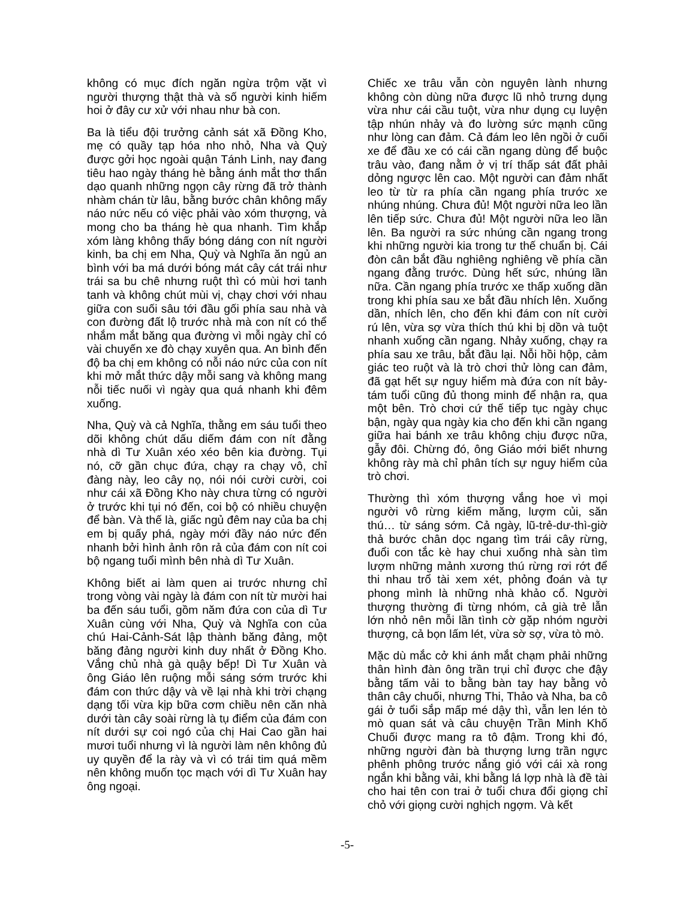không có mục đích ngăn ngừa trộm vặt vì người thượng thật thà và số người kinh hiếm hoi ở đây cư xử với nhau như bà con.
Ba là tiểu đội trưởng cảnh sát xã Đồng Kho, mẹ có quầy tạp hóa nho nhỏ, Nha và Quỳ được gởi học ngoài quận Tánh Linh, nay đang tiêu hao ngày tháng hè bằng ánh mắt thơ thẩn dạo quanh những ngọn cây rừng đã trở thành nhàm chán từ lâu, bằng bước chân không mấy náo nức nếu có việc phải vào xóm thượng, và mong cho ba tháng hè qua nhanh. Tìm khắp xóm làng không thấy bóng dáng con nít người kinh, ba chị em Nha, Quỳ và Nghĩa ăn ngủ an bình với ba má dưới bóng mát cây cát trái như trái sa bu chê nhưng ruột thì có mùi hơi tanh tanh và không chút mùi vị, chạy chơi với nhau giữa con suối sâu tới đầu gối phía sau nhà và con đường đất lộ trước nhà mà con nít có thể nhắm mắt băng qua đường vì mỗi ngày chỉ có vài chuyến xe đò chạy xuyên qua. An bình đến độ ba chị em không có nỗi náo nức của con nít khi mở mắt thức dậy mỗi sang và không mang nỗi tiếc nuối vì ngày qua quá nhanh khi đêm xuống.
Nha, Quỳ và cả Nghĩa, thằng em sáu tuổi theo dõi không chút dấu diếm đám con nít đằng nhà dì Tư Xuân xéo xéo bên kia đường. Tụi nó, cỡ gần chục đứa, chạy ra chạy vô, chỉ đàng này, leo cây nọ, nói nói cười cười, coi như cái xã Đồng Kho này chưa từng có người ở trước khi tụi nó đến, coi bộ có nhiều chuyện để bàn. Và thế là, giấc ngủ đêm nay của ba chị em bị quấy phá, ngày mới đầy náo nức đến nhanh bởi hình ảnh rôn rả của đám con nít coi bộ ngang tuổi mình bên nhà dì Tư Xuân.
Không biết ai làm quen ai trước nhưng chỉ trong vòng vài ngày là đám con nít từ mười hai ba đến sáu tuổi, gồm năm đứa con của dì Tư Xuân cùng với Nha, Quỳ và Nghĩa con của chú Hai-Cảnh-Sát lập thành băng đảng, một băng đảng người kinh duy nhất ở Đồng Kho. Vắng chủ nhà gà quậy bếp! Dì Tư Xuân và ông Giáo lên ruộng mỗi sáng sớm trước khi đám con thức dậy và về lại nhà khi trời chạng dạng tối vừa kịp bữa cơm chiều nên căn nhà dưới tàn cây soài rừng là tụ điểm của đám con nít dưới sự coi ngó của chị Hai Cao gần hai mươi tuổi nhưng vì là người làm nên không đủ uy quyền để la rày và vì có trái tim quá mềm nên không muốn tọc mạch với dì Tư Xuân hay ông ngoại.
Chiếc xe trâu vẫn còn nguyên lành nhưng không còn dùng nữa được lũ nhỏ trưng dụng vừa như cái cầu tuột, vừa như dụng cụ luyện tập nhún nhảy và đo lường sức mạnh cũng như lòng can đảm. Cả đám leo lên ngồi ở cuối xe để đầu xe có cái cần ngang dùng để buộc trâu vào, đang nằm ở vị trí thấp sát đất phải dỏng ngược lên cao. Một người can đảm nhất leo từ từ ra phía cần ngang phía trước xe nhúng nhúng. Chưa đủ! Một người nữa leo lần lên tiếp sức. Chưa đủ! Một người nữa leo lần lên. Ba người ra sức nhúng cần ngang trong khi những người kia trong tư thế chuẩn bị. Cái đòn cân bắt đầu nghiêng nghiêng về phía cần ngang đằng trước. Dùng hết sức, nhúng lần nữa. Cần ngang phía trước xe thấp xuống dần trong khi phía sau xe bắt đầu nhích lên. Xuống dần, nhích lên, cho đến khi đám con nít cười rú lên, vừa sợ vừa thích thú khi bị dồn và tuột nhanh xuống cần ngang. Nhảy xuống, chạy ra phía sau xe trâu, bắt đầu lại. Nỗi hồi hộp, cảm giác teo ruột và là trò chơi thử lòng can đảm, đã gạt hết sự nguy hiểm mà đứa con nít bảy-tám tuổi cũng đủ thong minh để nhận ra, qua một bên. Trò chơi cứ thế tiếp tục ngày chục bận, ngày qua ngày kia cho đến khi cần ngang giữa hai bánh xe trâu không chịu được nữa, gẫy đôi. Chừng đó, ông Giáo mới biết nhưng không rày mà chỉ phân tích sự nguy hiểm của trò chơi.
Thường thì xóm thượng vắng hoe vì mọi người vô rừng kiếm măng, lượm củi, săn thú… từ sáng sớm. Cả ngày, lũ-trẻ-dư-thì-giờ thả bước chân dọc ngang tìm trái cây rừng, đuổi con tắc kè hay chui xuống nhà sàn tìm lượm những mảnh xương thú rừng rơi rớt để thi nhau trổ tài xem xét, phỏng đoán và tự phong mình là những nhà khảo cổ. Người thượng thường đi từng nhóm, cả già trẻ lẫn lớn nhỏ nên mỗi lần tình cờ gặp nhóm người thượng, cả bọn lấm lét, vừa sờ sợ, vừa tò mò.
Mặc dù mắc cở khi ánh mắt chạm phải những thân hình đàn ông trần trụi chỉ được che đậy bằng tấm vải to bằng bàn tay hay bằng vỏ thân cây chuối, nhưng Thi, Thảo và Nha, ba cô gái ở tuổi sắp mấp mé dậy thì, vẫn len lén tò mò quan sát và câu chuyện Trần Minh Khố Chuối được mang ra tô đậm. Trong khi đó, những người đàn bà thượng lưng trần ngực phênh phông trước nắng gió với cái xà rong ngắn khi bằng vải, khi bằng lá lợp nhà là đề tài cho hai tên con trai ở tuổi chưa đổi giọng chỉ chỏ với giọng cười nghịch ngợm. Và kết
-5-